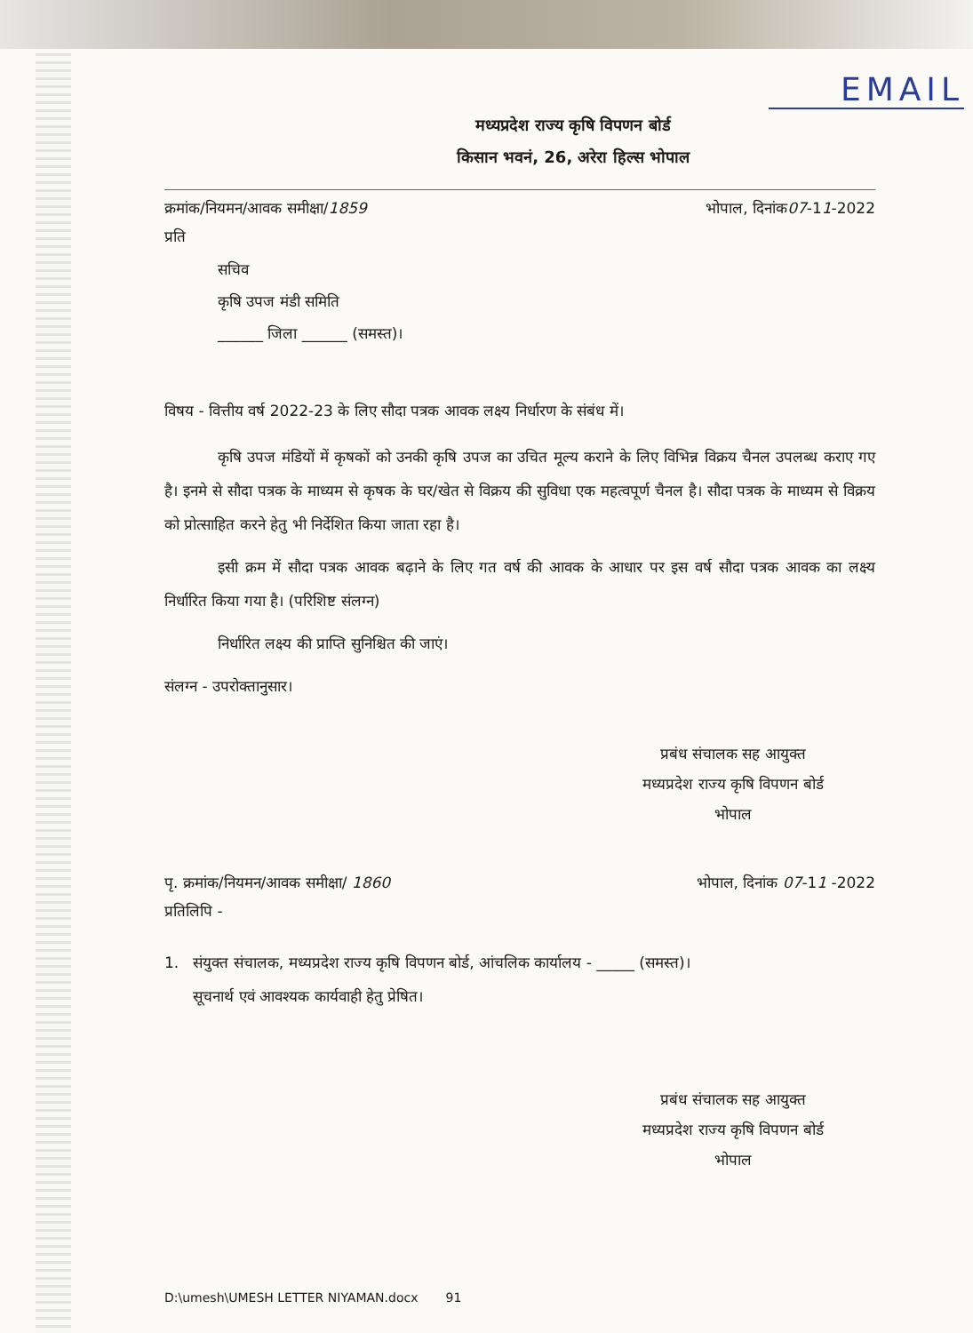EMAIL
मध्यप्रदेश राज्य कृषि विपणन बोर्ड
किसान भवनं, 26, अरेरा हिल्स भोपाल
क्रमांक/नियमन/आवक समीक्षा/1859 भोपाल, दिनांक07-11-2022
प्रति
सचिव
कृषि उपज मंडी समिति
______ जिला ______ (समस्त)।
विषय - वित्तीय वर्ष 2022-23 के लिए सौदा पत्रक आवक लक्ष्य निर्धारण के संबंध में।
कृषि उपज मंडियों में कृषकों को उनकी कृषि उपज का उचित मूल्य कराने के लिए विभिन्न विक्रय चैनल उपलब्ध कराए गए है। इनमे से सौदा पत्रक के माध्यम से कृषक के घर/खेत से विक्रय की सुविधा एक महत्वपूर्ण चैनल है। सौदा पत्रक के माध्यम से विक्रय को प्रोत्साहित करने हेतु भी निर्देशित किया जाता रहा है।
इसी क्रम में सौदा पत्रक आवक बढ़ाने के लिए गत वर्ष की आवक के आधार पर इस वर्ष सौदा पत्रक आवक का लक्ष्य निर्धारित किया गया है। (परिशिष्ट संलग्न)
निर्धारित लक्ष्य की प्राप्ति सुनिश्चित की जाएं।
संलग्न - उपरोक्तानुसार।
प्रबंध संचालक सह आयुक्त
मध्यप्रदेश राज्य कृषि विपणन बोर्ड
भोपाल
पृ. क्रमांक/नियमन/आवक समीक्षा/ 1860 भोपाल, दिनांक 07-11 -2022
प्रतिलिपि -
1. संयुक्त संचालक, मध्यप्रदेश राज्य कृषि विपणन बोर्ड, आंचलिक कार्यालय - _____ (समस्त)।
सूचनार्थ एवं आवश्यक कार्यवाही हेतु प्रेषित।
प्रबंध संचालक सह आयुक्त
मध्यप्रदेश राज्य कृषि विपणन बोर्ड
भोपाल
D:\umesh\UMESH LETTER NIYAMAN.docx 91